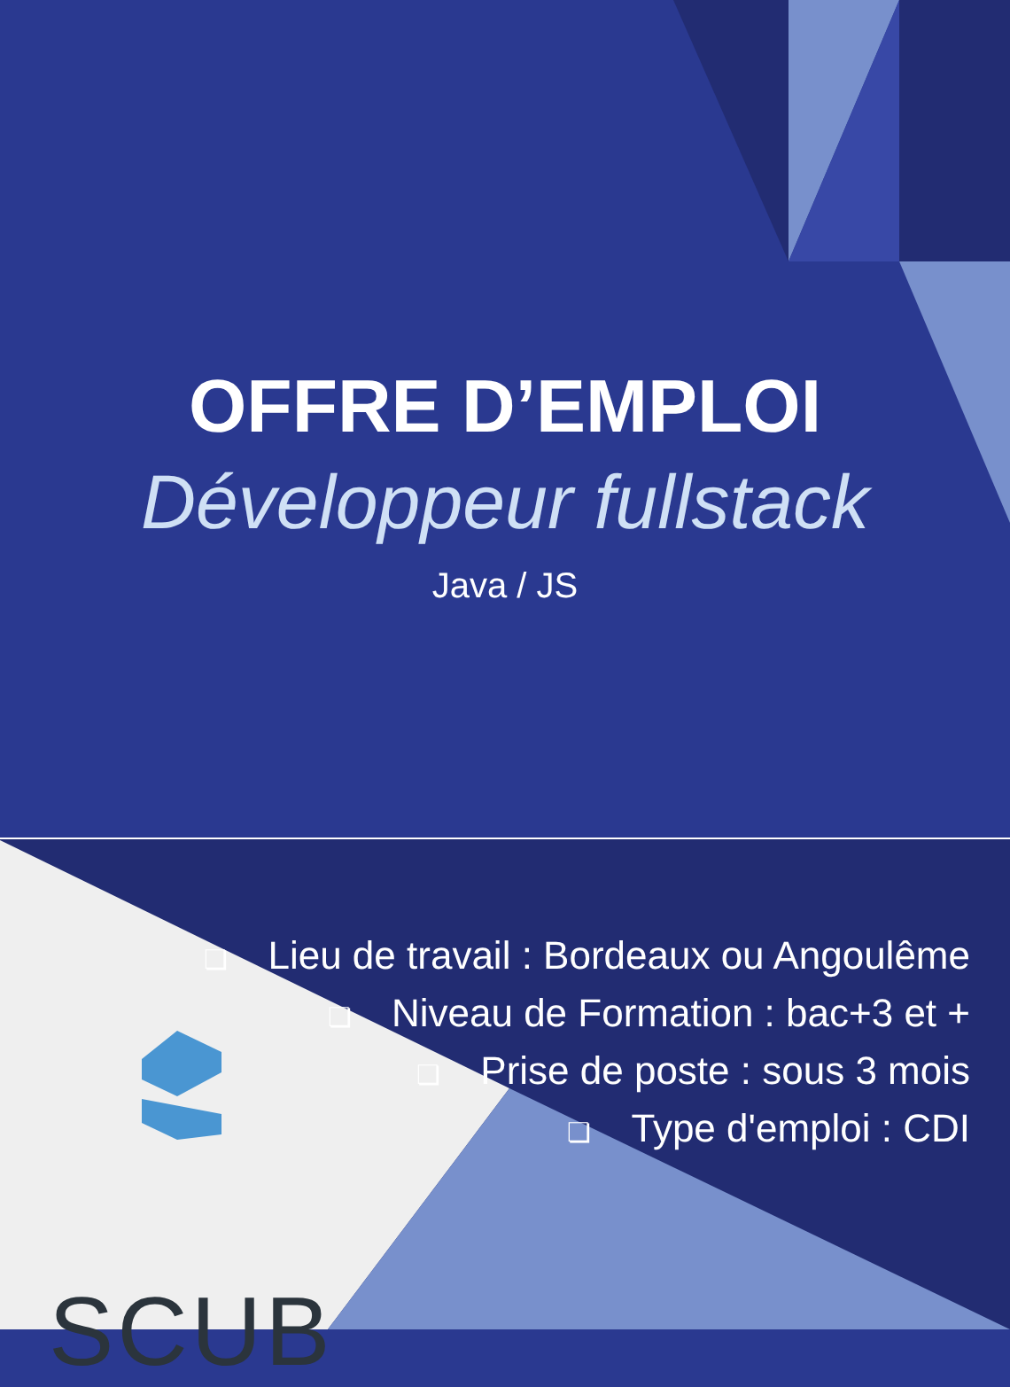OFFRE D’EMPLOI
Développeur fullstack
Java / JS
❏ Lieu de travail : Bordeaux ou Angoulême
❏ Niveau de Formation : bac+3 et +
❏ Prise de poste : sous 3 mois
❏ Type d'emploi : CDI
SCUB